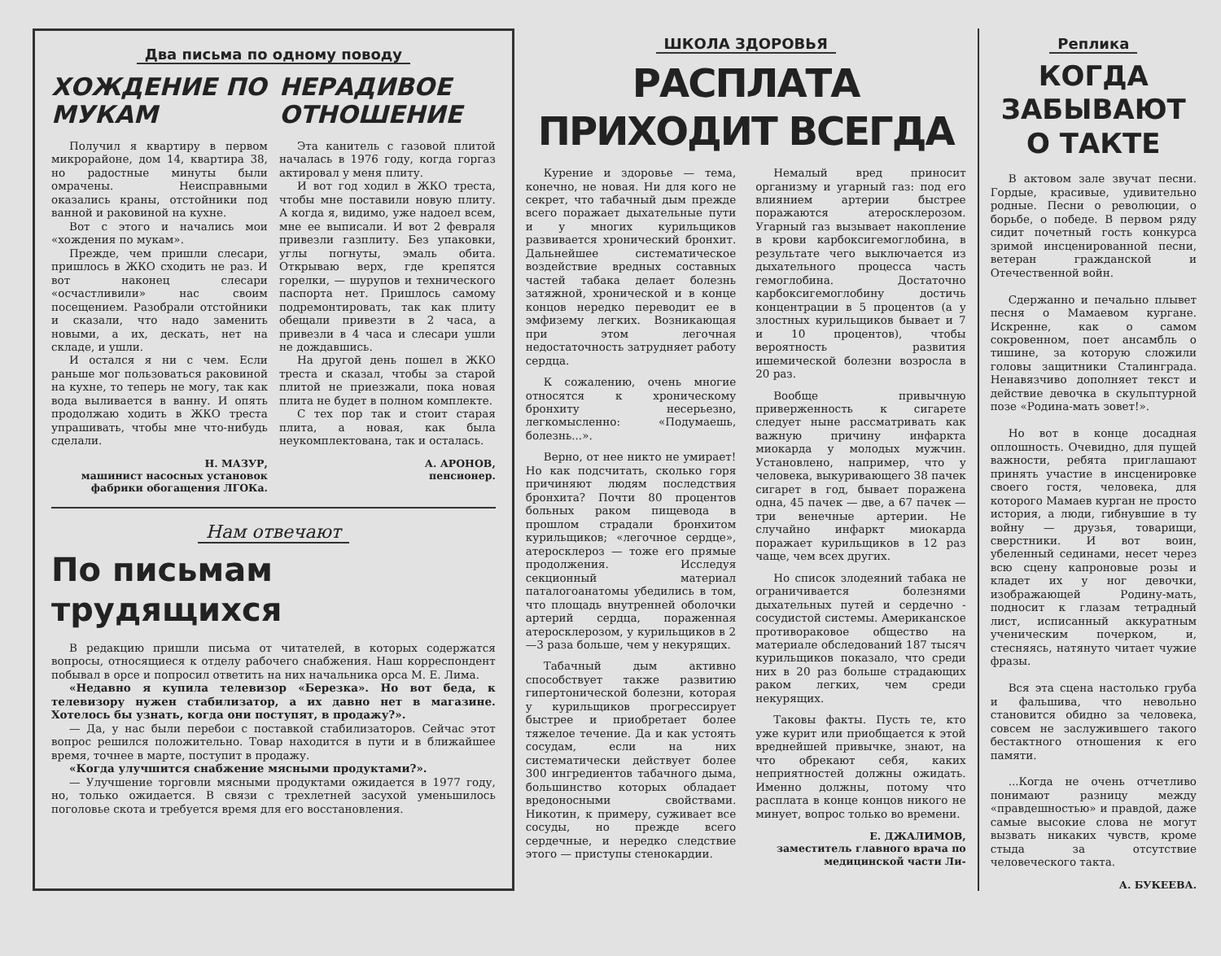Два письма по одному поводу
ХОЖДЕНИЕ ПО МУКАМ
Получил я квартиру в первом микрорайоне, дом 14, квартира 38, но радостные минуты были омрачены. Неисправными оказались краны, отстойники под ванной и раковиной на кухне.
Вот с этого и начались мои «хождения по мукам».
Прежде, чем пришли слесари, пришлось в ЖКО сходить не раз. И вот наконец слесари «осчастливили» нас своим посещением. Разобрали отстойники и сказали, что надо заменить новыми, а их, дескать, нет на складе, и ушли.
И остался я ни с чем. Если раньше мог пользоваться раковиной на кухне, то теперь не могу, так как вода выливается в ванну. И опять продолжаю ходить в ЖКО треста упрашивать, чтобы мне что-нибудь сделали.
Н. МАЗУР,
машинист насосных установок фабрики обогащения ЛГОКа.
НЕРАДИВОЕ ОТНОШЕНИЕ
Эта канитель с газовой плитой началась в 1976 году, когда горгаз актировал у меня плиту.
И вот год ходил в ЖКО треста, чтобы мне поставили новую плиту. А когда я, видимо, уже надоел всем, мне ее выписали. И вот 2 февраля привезли газплиту. Без упаковки, углы погнуты, эмаль обита. Открываю верх, где крепятся горелки, — шурупов и технического паспорта нет. Пришлось самому подремонтировать, так как плиту обещали привезти в 2 часа, а привезли в 4 часа и слесари ушли не дождавшись.
На другой день пошел в ЖКО треста и сказал, чтобы за старой плитой не приезжали, пока новая плита не будет в полном комплекте.
С тех пор так и стоит старая плита, а новая, как была неукомплектована, так и осталась.
А. АРОНОВ,
пенсионер.
Нам отвечают
По письмам трудящихся
В редакцию пришли письма от читателей, в которых содержатся вопросы, относящиеся к отделу рабочего снабжения. Наш корреспондент побывал в орсе и попросил ответить на них начальника орса М. Е. Лима.
«Недавно я купила телевизор «Березка». Но вот беда, к телевизору нужен стабилизатор, а их давно нет в магазине. Хотелось бы узнать, когда они поступят, в продажу?».
— Да, у нас были перебои с поставкой стабилизаторов. Сейчас этот вопрос решился положительно. Товар находится в пути и в ближайшее время, точнее в марте, поступит в продажу.
«Когда улучшится снабжение мясными продуктами?».
— Улучшение торговли мясными продуктами ожидается в 1977 году, но, только ожидается. В связи с трехлетней засухой уменьшилось поголовье скота и требуется время для его восстановления.
ШКОЛА ЗДОРОВЬЯ
РАСПЛАТА ПРИХОДИТ ВСЕГДА
Курение и здоровье — тема, конечно, не новая. Ни для кого не секрет, что табачный дым прежде всего поражает дыхательные пути и у многих курильщиков развивается хронический бронхит. Дальнейшее систематическое воздействие вредных составных частей табака делает болезнь затяжной, хронической и в конце концов нередко переводит ее в эмфизему легких. Возникающая при этом легочная недостаточность затрудняет работу сердца.
К сожалению, очень многие относятся к хроническому бронхиту несерьезно, легкомысленно: «Подумаешь, болезнь...».
Верно, от нее никто не умирает! Но как подсчитать, сколько горя причиняют людям последствия бронхита? Почти 80 процентов больных раком пищевода в прошлом страдали бронхитом курильщиков; «легочное сердце», атеросклероз — тоже его прямые продолжения. Исследуя секционный материал паталогоанатомы убедились в том, что площадь внутренней оболочки артерий сердца, пораженная атеросклерозом, у курильщиков в 2—3 раза больше, чем у некурящих.
Табачный дым активно способствует также развитию гипертонической болезни, которая у курильщиков прогрессирует быстрее и приобретает более тяжелое течение. Да и как устоять сосудам, если на них систематически действует более 300 ингредиентов табачного дыма, большинство которых обладает вредоносными свойствами. Никотин, к примеру, суживает все сосуды, но прежде всего сердечные, и нередко следствие этого — приступы стенокардии.
Немалый вред приносит организму и угарный газ: под его влиянием артерии быстрее поражаются атеросклерозом. Угарный газ вызывает накопление в крови карбоксигемоглобина, в результате чего выключается из дыхательного процесса часть гемоглобина. Достаточно карбоксигемоглобину достичь концентрации в 5 процентов (а у злостных курильщиков бывает и 7 и 10 процентов), чтобы вероятность развития ишемической болезни возросла в 20 раз.
Вообще привычную приверженность к сигарете следует ныне рассматривать как важную причину инфаркта миокарда у молодых мужчин. Установлено, например, что у человека, выкуривающего 38 пачек сигарет в год, бывает поражена одна, 45 пачек — две, а 67 пачек — три венечные артерии. Не случайно инфаркт миокарда поражает курильщиков в 12 раз чаще, чем всех других.
Но список злодеяний табака не ограничивается болезнями дыхательных путей и сердечно - сосудистой системы. Американское противораковое общество на материале обследований 187 тысяч курильщиков показало, что среди них в 20 раз больше страдающих раком легких, чем среди некурящих.
Таковы факты. Пусть те, кто уже курит или приобщается к этой вреднейшей привычке, знают, на что обрекают себя, каких неприятностей должны ожидать. Именно должны, потому что расплата в конце концов никого не минует, вопрос только во времени.
Е. ДЖАЛИМОВ,
заместитель главного врача по медицинской части Ли-
Реплика
КОГДА ЗАБЫВАЮТ О ТАКТЕ
В актовом зале звучат песни. Гордые, красивые, удивительно родные. Песни о революции, о борьбе, о победе. В первом ряду сидит почетный гость конкурса зримой инсценированной песни, ветеран гражданской и Отечественной войн.
Сдержанно и печально плывет песня о Мамаевом кургане. Искренне, как о самом сокровенном, поет ансамбль о тишине, за которую сложили головы защитники Сталинграда. Ненавязчиво дополняет текст и действие девочка в скульптурной позе «Родина-мать зовет!».
Но вот в конце досадная оплошность. Очевидно, для пущей важности, ребята приглашают принять участие в инсценировке своего гостя, человека, для которого Мамаев курган не просто история, а люди, гибнувшие в ту войну — друзья, товарищи, сверстники. И вот воин, убеленный сединами, несет через всю сцену капроновые розы и кладет их у ног девочки, изображающей Родину-мать, подносит к глазам тетрадный лист, исписанный аккуратным ученическим почерком, и, стесняясь, натянуто читает чужие фразы.
Вся эта сцена настолько груба и фальшива, что невольно становится обидно за человека, совсем не заслужившего такого бестактного отношения к его памяти.
...Когда не очень отчетливо понимают разницу между «правдешностью» и правдой, даже самые высокие слова не могут вызвать никаких чувств, кроме стыда за отсутствие человеческого такта.
А. БУКЕЕВА.